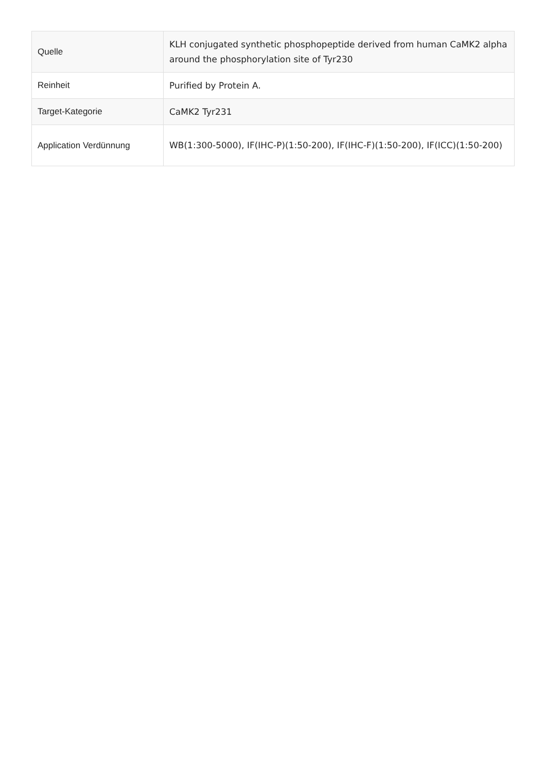| Quelle | KLH conjugated synthetic phosphopeptide derived from human CaMK2 alpha around the phosphorylation site of Tyr230 |
| Reinheit | Purified by Protein A. |
| Target-Kategorie | CaMK2 Tyr231 |
| Application Verdünnung | WB(1:300-5000), IF(IHC-P)(1:50-200), IF(IHC-F)(1:50-200), IF(ICC)(1:50-200) |